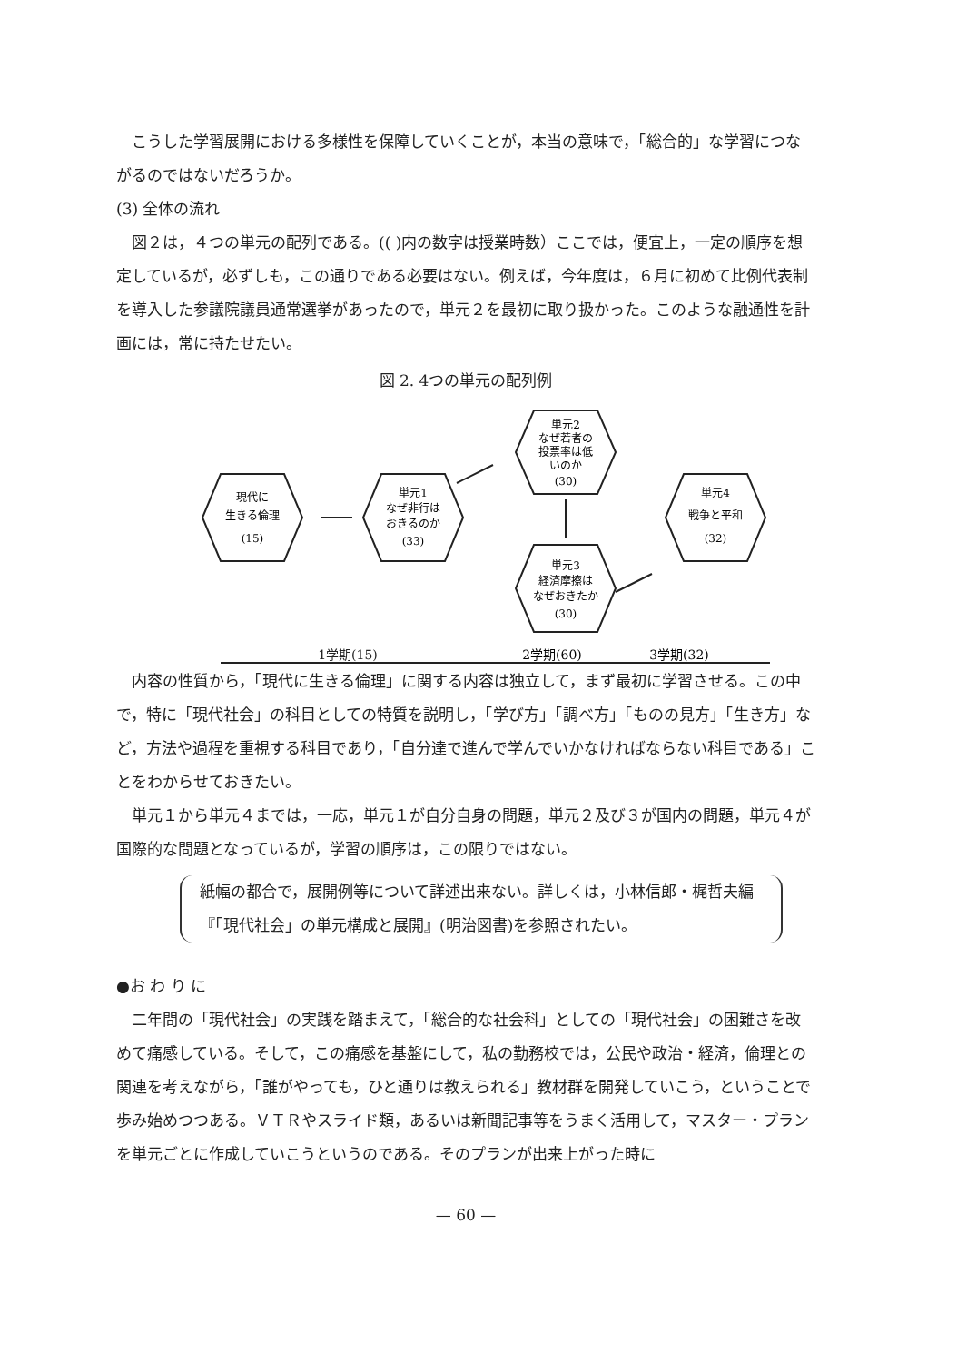こうした学習展開における多様性を保障していくことが，本当の意味で，「総合的」な学習につながるのではないだろうか。
(3) 全体の流れ
図２は，４つの単元の配列である。(( )内の数字は授業時数）ここでは，便宜上，一定の順序を想定しているが，必ずしも，この通りである必要はない。例えば，今年度は，６月に初めて比例代表制を導入した参議院議員通常選挙があったので，単元２を最初に取り扱かった。このような融通性を計画には，常に持たせたい。
図 2. 4つの単元の配列例
現代に
生きる倫理
(15)
単元1
なぜ非行は
おきるのか
(33)
単元2
なぜ若者の
投票率は低
いのか
(30)
単元3
経済摩擦は
なぜおきたか
(30)
単元4
戦争と平和
(32)
1学期(15)
2学期(60)
3学期(32)
内容の性質から，「現代に生きる倫理」に関する内容は独立して，まず最初に学習させる。この中で，特に「現代社会」の科目としての特質を説明し，「学び方」「調べ方」「ものの見方」「生き方」など，方法や過程を重視する科目であり，「自分達で進んで学んでいかなければならない科目である」ことをわからせておきたい。
単元１から単元４までは，一応，単元１が自分自身の問題，単元２及び３が国内の問題，単元４が国際的な問題となっているが，学習の順序は，この限りではない。
紙幅の都合で，展開例等について詳述出来ない。詳しくは，小林信郎・梶哲夫編『「現代社会」の単元構成と展開』(明治図書)を参照されたい。
●お わ り に
二年間の「現代社会」の実践を踏まえて，「総合的な社会科」としての「現代社会」の困難さを改めて痛感している。そして，この痛感を基盤にして，私の勤務校では，公民や政治・経済，倫理との関連を考えながら，「誰がやっても，ひと通りは教えられる」教材群を開発していこう，ということで歩み始めつつある。ＶＴＲやスライド類，あるいは新聞記事等をうまく活用して，マスター・プランを単元ごとに作成していこうというのである。そのプランが出来上がった時に
— 60 —